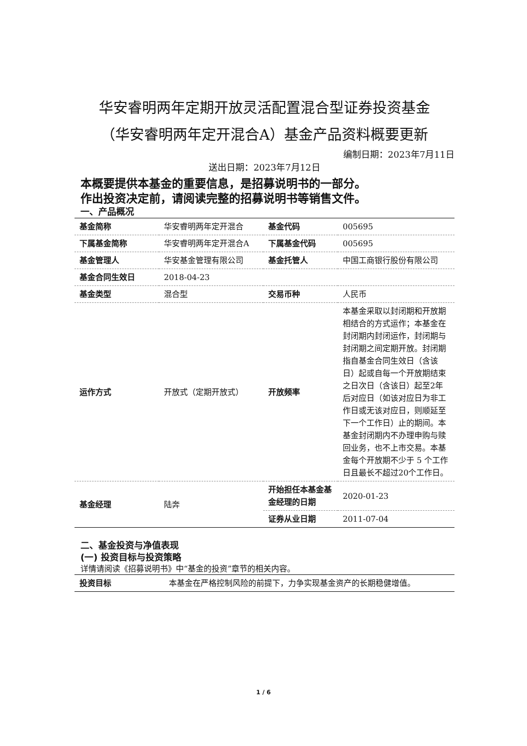华安睿明两年定期开放灵活配置混合型证券投资基金
（华安睿明两年定开混合A）基金产品资料概要更新
编制日期：2023年7月11日
送出日期：2023年7月12日
本概要提供本基金的重要信息，是招募说明书的一部分。
作出投资决定前，请阅读完整的招募说明书等销售文件。
一、产品概况
| 基金简称 | 华安睿明两年定开混合 | 基金代码 | 005695 |
| 下属基金简称 | 华安睿明两年定开混合A | 下属基金代码 | 005695 |
| 基金管理人 | 华安基金管理有限公司 | 基金托管人 | 中国工商银行股份有限公司 |
| 基金合同生效日 | 2018-04-23 | | |
| 基金类型 | 混合型 | 交易币种 | 人民币 |
| 运作方式 | 开放式（定期开放式） | 开放频率 | 本基金采取以封闭期和开放期相结合的方式运作；本基金在封闭期内封闭运作，封闭期与封闭期之间定期开放。封闭期指自基金合同生效日（含该日）起或自每一个开放期结束之日次日（含该日）起至2年后对应日（如该对应日为非工作日或无该对应日，则顺延至下一个工作日）止的期间。本基金封闭期内不办理申购与赎回业务，也不上市交易。本基金每个开放期不少于 5 个工作日且最长不超过20个工作日。 |
| 基金经理 | 陆奔 | 开始担任本基金基金经理的日期 | 2020-01-23 |
| | | 证券从业日期 | 2011-07-04 |
二、基金投资与净值表现
(一) 投资目标与投资策略
详情请阅读《招募说明书》中“基金的投资”章节的相关内容。
| 投资目标 | 本基金在严格控制风险的前提下，力争实现基金资产的长期稳健增值。 |
1 / 6